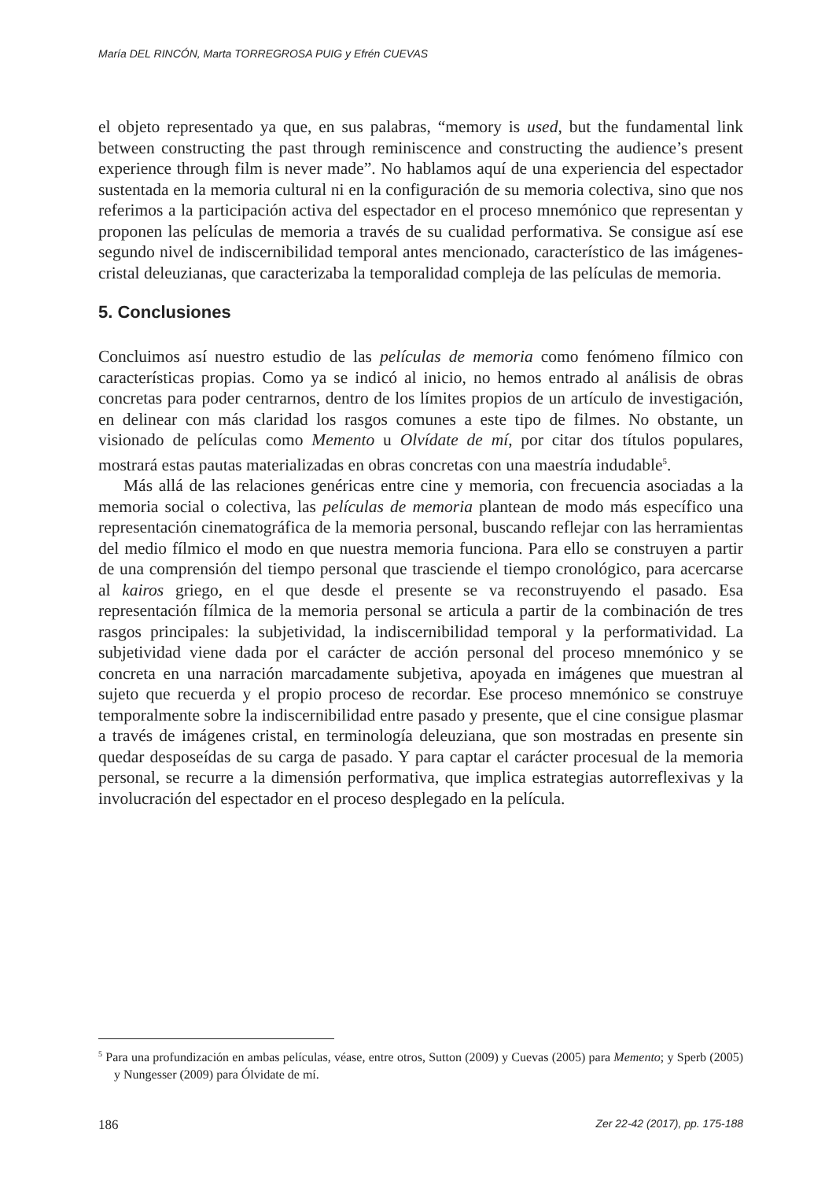María DEL RINCÓN, Marta TORREGROSA PUIG y Efrén CUEVAS
el objeto representado ya que, en sus palabras, “memory is used, but the fundamental link between constructing the past through reminiscence and constructing the audience’s present experience through film is never made”. No hablamos aquí de una experiencia del espectador sustentada en la memoria cultural ni en la configuración de su memoria colectiva, sino que nos referimos a la participación activa del espectador en el proceso mnemónico que representan y proponen las películas de memoria a través de su cualidad performativa. Se consigue así ese segundo nivel de indiscernibilidad temporal antes mencionado, característico de las imágenes-cristal deleuzianas, que caracterizaba la temporalidad compleja de las películas de memoria.
5. Conclusiones
Concluimos así nuestro estudio de las películas de memoria como fenómeno fílmico con características propias. Como ya se indicó al inicio, no hemos entrado al análisis de obras concretas para poder centrarnos, dentro de los límites propios de un artículo de investigación, en delinear con más claridad los rasgos comunes a este tipo de filmes. No obstante, un visionado de películas como Memento u Olvídate de mí, por citar dos títulos populares, mostrará estas pautas materializadas en obras concretas con una maestría indudable<sup>5</sup>.
Más allá de las relaciones genéricas entre cine y memoria, con frecuencia asociadas a la memoria social o colectiva, las películas de memoria plantean de modo más específico una representación cinematográfica de la memoria personal, buscando reflejar con las herramientas del medio fílmico el modo en que nuestra memoria funciona. Para ello se construyen a partir de una comprensión del tiempo personal que trasciende el tiempo cronológico, para acercarse al kairos griego, en el que desde el presente se va reconstruyendo el pasado. Esa representación fílmica de la memoria personal se articula a partir de la combinación de tres rasgos principales: la subjetividad, la indiscernibilidad temporal y la performatividad. La subjetividad viene dada por el carácter de acción personal del proceso mnemónico y se concreta en una narración marcadamente subjetiva, apoyada en imágenes que muestran al sujeto que recuerda y el propio proceso de recordar. Ese proceso mnemónico se construye temporalmente sobre la indiscernibilidad entre pasado y presente, que el cine consigue plasmar a través de imágenes cristal, en terminología deleuziana, que son mostradas en presente sin quedar desposeídas de su carga de pasado. Y para captar el carácter procesual de la memoria personal, se recurre a la dimensión performativa, que implica estrategias autorreflexivas y la involucración del espectador en el proceso desplegado en la película.
<sup>5</sup> Para una profundización en ambas películas, véase, entre otros, Sutton (2009) y Cuevas (2005) para Memento; y Sperb (2005) y Nungesser (2009) para Ólvidate de mí.
186 Zer 22-42 (2017), pp. 175-188